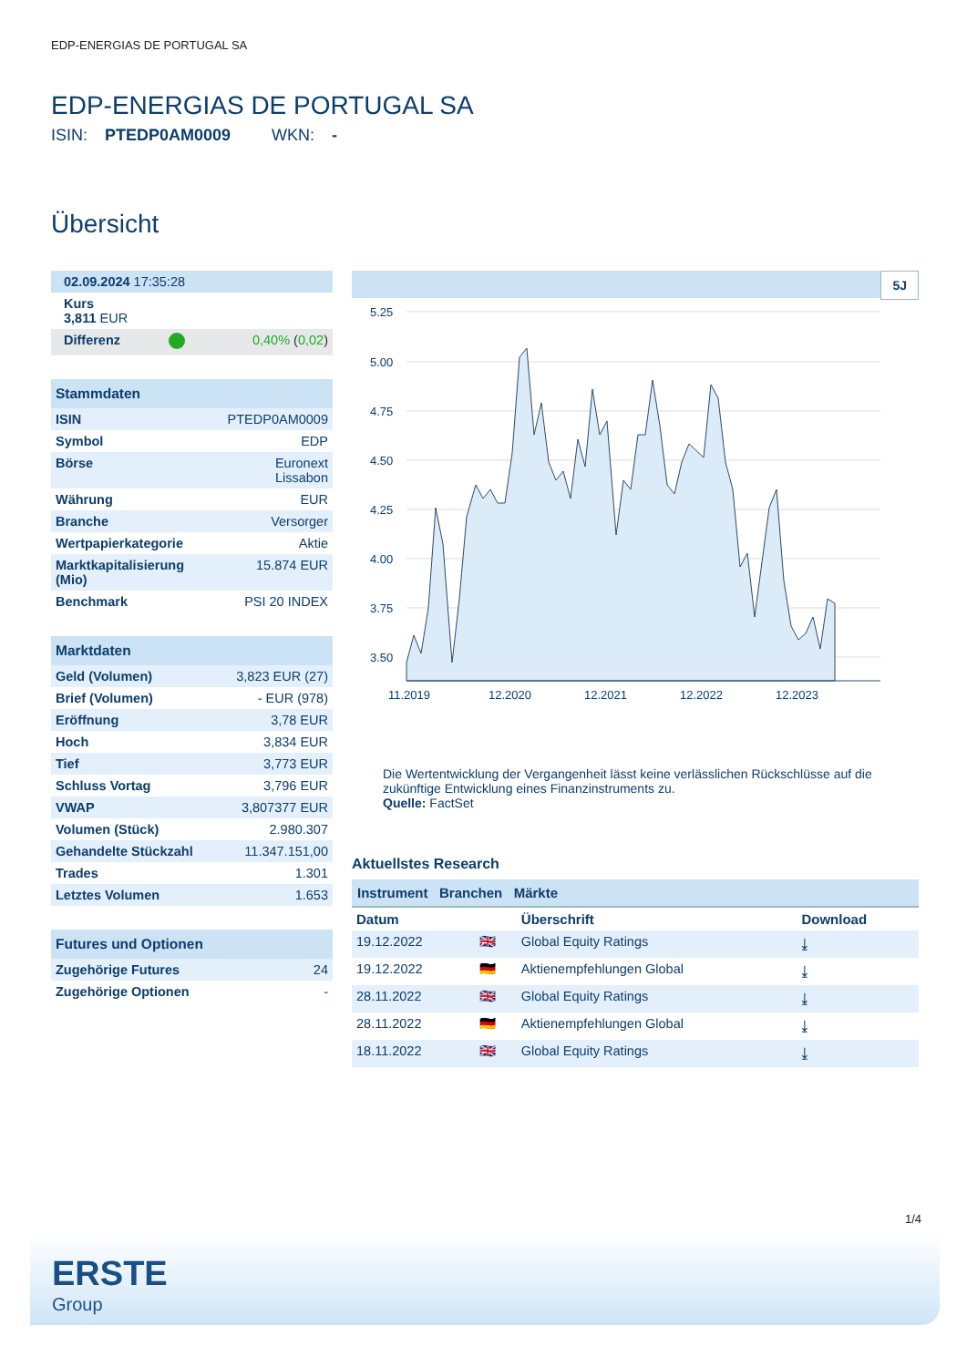EDP-ENERGIAS DE PORTUGAL SA
EDP-ENERGIAS DE PORTUGAL SA
ISIN: PTEDP0AM0009 WKN: -
Übersicht
| 02.09.2024 17:35:28 | | |
| Kurs 3,811 EUR | | |
| Differenz | | 0,40% ( 0,02 ) |
| Stammdaten | |
| --- | --- |
| ISIN | PTEDP0AM0009 |
| Symbol | EDP |
| Börse | Euronext Lissabon |
| Währung | EUR |
| Branche | Versorger |
| Wertpapierkategorie | Aktie |
| Marktkapitalisierung (Mio) | 15.874 EUR |
| Benchmark | PSI 20 INDEX |
| Marktdaten | |
| --- | --- |
| Geld (Volumen) | 3,823 EUR (27) |
| Brief (Volumen) | - EUR (978) |
| Eröffnung | 3,78 EUR |
| Hoch | 3,834 EUR |
| Tief | 3,773 EUR |
| Schluss Vortag | 3,796 EUR |
| VWAP | 3,807377 EUR |
| Volumen (Stück) | 2.980.307 |
| Gehandelte Stückzahl | 11.347.151,00 |
| Trades | 1.301 |
| Letztes Volumen | 1.653 |
| Futures und Optionen | |
| --- | --- |
| Zugehörige Futures | 24 |
| Zugehörige Optionen | - |
5J
5.25
5.00
4.75
4.50
4.25
4.00
3.75
3.50
11.2019
12.2020
12.2021
12.2022
12.2023
Die Wertentwicklung der Vergangenheit lässt keine verlässlichen Rückschlüsse auf die zukünftige Entwicklung eines Finanzinstruments zu.
Quelle: FactSet
Aktuellstes Research
Instrument Branchen Märkte
| Datum | | Überschrift | Download |
| --- | --- | --- | --- |
| 19.12.2022 | 🇬🇧 | Global Equity Ratings | ⤓ |
| 19.12.2022 | 🇩🇪 | Aktienempfehlungen Global | ⤓ |
| 28.11.2022 | 🇬🇧 | Global Equity Ratings | ⤓ |
| 28.11.2022 | 🇩🇪 | Aktienempfehlungen Global | ⤓ |
| 18.11.2022 | 🇬🇧 | Global Equity Ratings | ⤓ |
1/4
ERSTE
Group